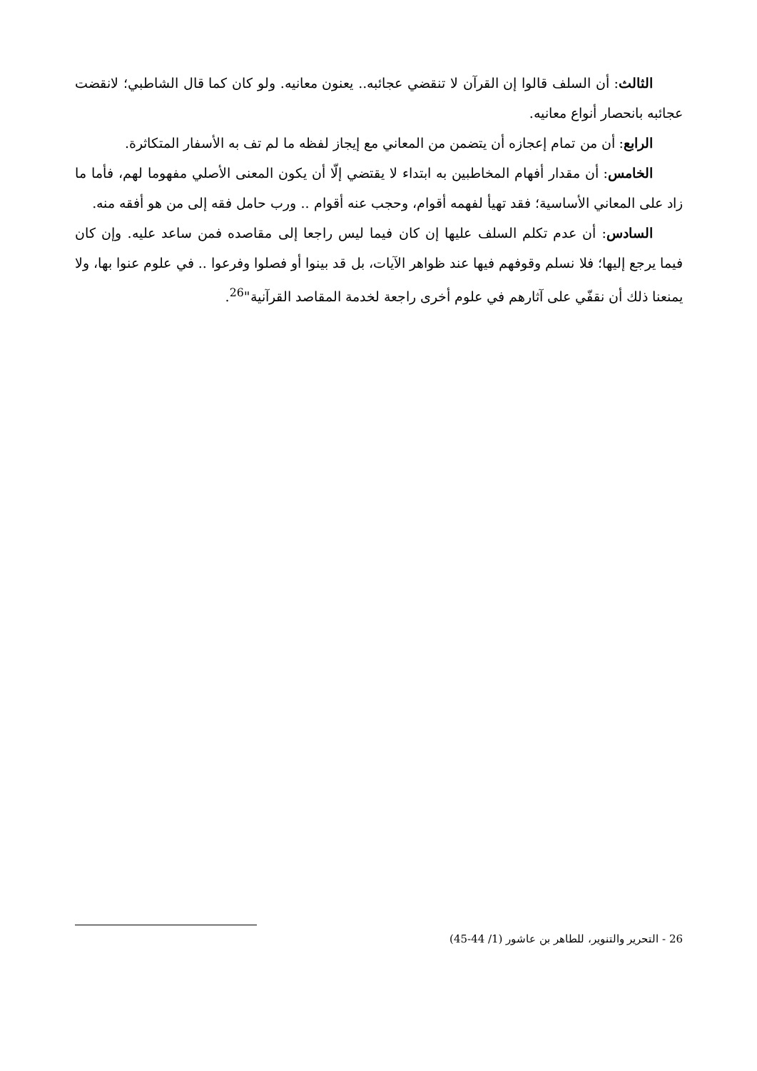الثالث: أن السلف قالوا إن القرآن لا تنقضي عجائبه.. يعنون معانيه. ولو كان كما قال الشاطبي؛ لانقضت عجائبه بانحصار أنواع معانيه.
الرابع: أن من تمام إعجازه أن يتضمن من المعاني مع إيجاز لفظه ما لم تف به الأسفار المتكاثرة.
الخامس: أن مقدار أفهام المخاطبين به ابتداء لا يقتضي إلّا أن يكون المعنى الأصلي مفهوما لهم، فأما ما زاد على المعاني الأساسية؛ فقد تهيأ لفهمه أقوام، وحجب عنه أقوام .. ورب حامل فقه إلى من هو أفقه منه.
السادس: أن عدم تكلم السلف عليها إن كان فيما ليس راجعا إلى مقاصده فمن ساعد عليه. وإن كان فيما يرجع إليها؛ فلا نسلم وقوفهم فيها عند ظواهر الآيات، بل قد بينوا أو فصلوا وفرعوا .. في علوم عنوا بها، ولا يمنعنا ذلك أن نقفّي على آثارهم في علوم أخرى راجعة لخدمة المقاصد القرآنية"<sup>26</sup>.
26 - التحرير والتنوير، للطاهر بن عاشور (1/ 44-45)